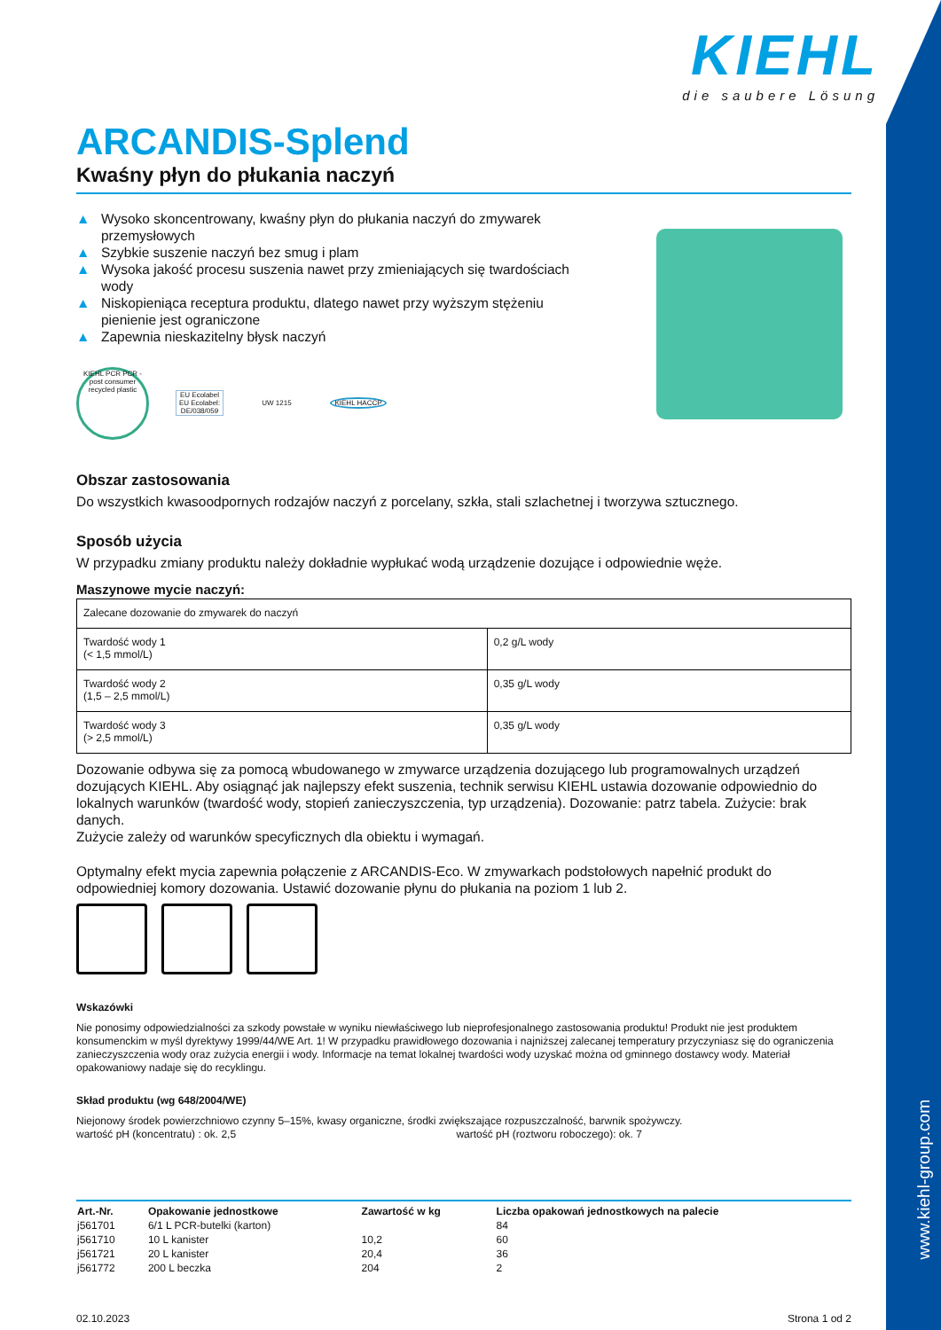www.kiehl-group.com
KIEHL
die saubere Lösung
ARCANDIS-Splend
Kwaśny płyn do płukania naczyń
▲ Wysoko skoncentrowany, kwaśny płyn do płukania naczyń do zmywarek przemysłowych
▲ Szybkie suszenie naczyń bez smug i plam
▲ Wysoka jakość procesu suszenia nawet przy zmieniających się twardościach wody
▲ Niskopieniąca receptura produktu, dlatego nawet przy wyższym stężeniu pienienie jest ograniczone
▲ Zapewnia nieskazitelny błysk naczyń
KIEHL PCR PCR - post consumer recycled plastic
EU Ecolabel EU Ecolabel: DE/038/059
UW 1215 KIEHL HACCP
Obszar zastosowania
Do wszystkich kwasoodpornych rodzajów naczyń z porcelany, szkła, stali szlachetnej i tworzywa sztucznego.
Sposób użycia
W przypadku zmiany produktu należy dokładnie wypłukać wodą urządzenie dozujące i odpowiednie węże.
Maszynowe mycie naczyń:
| Zalecane dozowanie do zmywarek do naczyń | |
| Twardość wody 1 (< 1,5 mmol/L) | 0,2 g/L wody |
| Twardość wody 2 (1,5 – 2,5 mmol/L) | 0,35 g/L wody |
| Twardość wody 3 (> 2,5 mmol/L) | 0,35 g/L wody |
Dozowanie odbywa się za pomocą wbudowanego w zmywarce urządzenia dozującego lub programowalnych urządzeń dozujących KIEHL. Aby osiągnąć jak najlepszy efekt suszenia, technik serwisu KIEHL ustawia dozowanie odpowiednio do lokalnych warunków (twardość wody, stopień zanieczyszczenia, typ urządzenia). Dozowanie: patrz tabela. Zużycie: brak danych.
Zużycie zależy od warunków specyficznych dla obiektu i wymagań.
Optymalny efekt mycia zapewnia połączenie z ARCANDIS-Eco. W zmywarkach podstołowych napełnić produkt do odpowiedniej komory dozowania. Ustawić dozowanie płynu do płukania na poziom 1 lub 2.
Wskazówki
Nie ponosimy odpowiedzialności za szkody powstałe w wyniku niewłaściwego lub nieprofesjonalnego zastosowania produktu! Produkt nie jest produktem konsumenckim w myśl dyrektywy 1999/44/WE Art. 1! W przypadku prawidłowego dozowania i najniższej zalecanej temperatury przyczyniasz się do ograniczenia zanieczyszczenia wody oraz zużycia energii i wody. Informacje na temat lokalnej twardości wody uzyskać można od gminnego dostawcy wody. Materiał opakowaniowy nadaje się do recyklingu.
Skład produktu (wg 648/2004/WE)
Niejonowy środek powierzchniowo czynny 5–15%, kwasy organiczne, środki zwiększające rozpuszczalność, barwnik spożywczy.
wartość pH (koncentratu) : ok. 2,5 wartość pH (roztworu roboczego): ok. 7
| Art.-Nr. | Opakowanie jednostkowe | Zawartość w kg | Liczba opakowań jednostkowych na palecie |
| --- | --- | --- | --- |
| j561701 | 6/1 L PCR-butelki (karton) | | 84 |
| j561710 | 10 L kanister | 10,2 | 60 |
| j561721 | 20 L kanister | 20,4 | 36 |
| j561772 | 200 L beczka | 204 | 2 |
02.10.2023 Strona 1 od 2